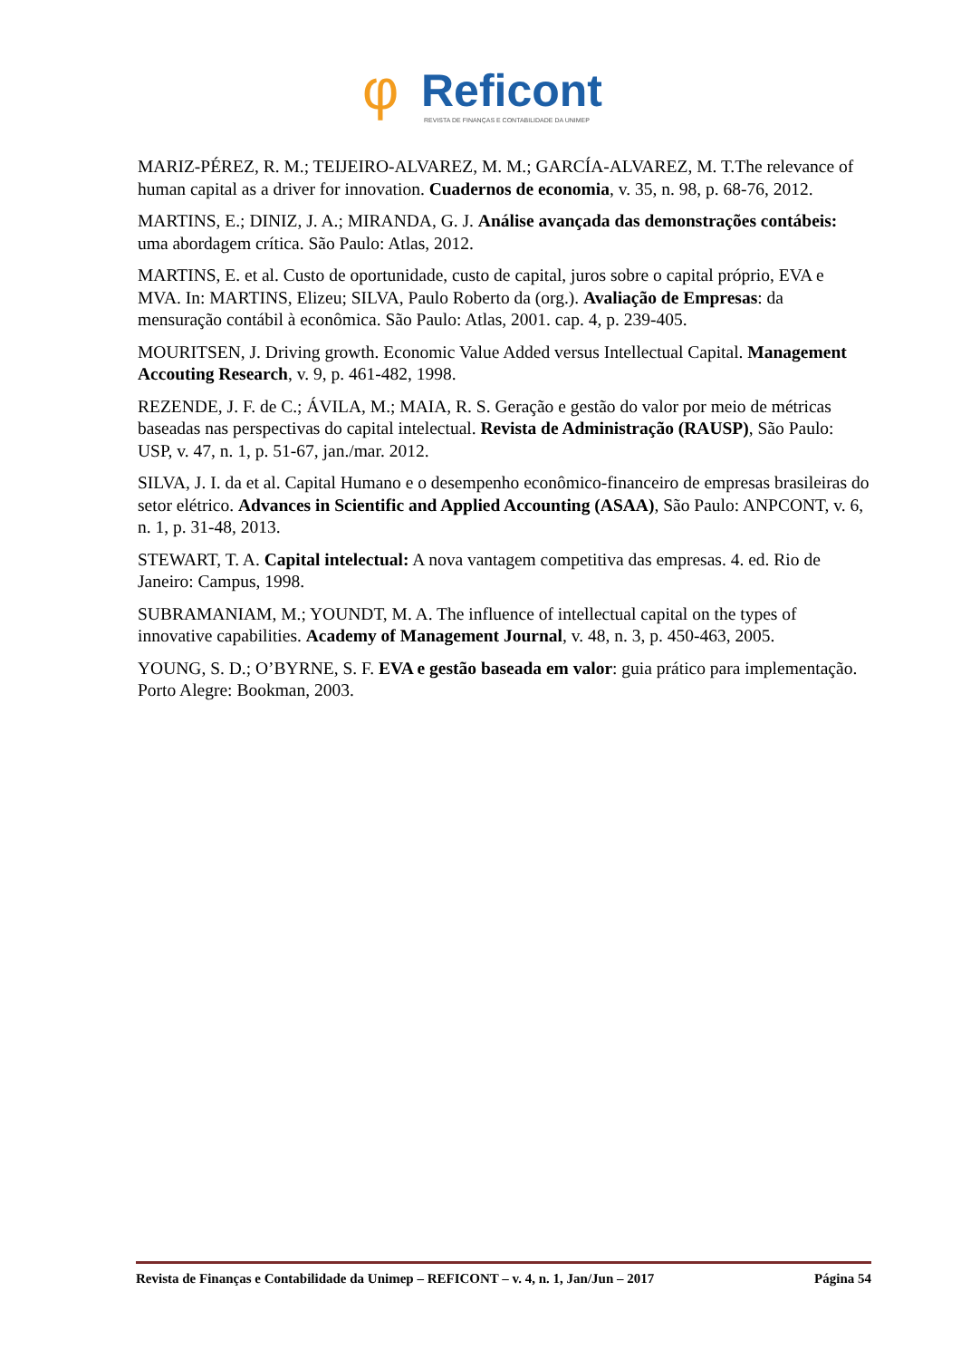φ
Reficont
REVISTA DE FINANÇAS E CONTABILIDADE DA UNIMEP
MARIZ-PÉREZ, R. M.; TEIJEIRO-ALVAREZ, M. M.; GARCÍA-ALVAREZ, M. T.The relevance of human capital as a driver for innovation. Cuadernos de economia, v. 35, n. 98, p. 68-76, 2012.
MARTINS, E.; DINIZ, J. A.; MIRANDA, G. J. Análise avançada das demonstrações contábeis: uma abordagem crítica. São Paulo: Atlas, 2012.
MARTINS, E. et al. Custo de oportunidade, custo de capital, juros sobre o capital próprio, EVA e MVA. In: MARTINS, Elizeu; SILVA, Paulo Roberto da (org.). Avaliação de Empresas: da mensuração contábil à econômica. São Paulo: Atlas, 2001. cap. 4, p. 239-405.
MOURITSEN, J. Driving growth. Economic Value Added versus Intellectual Capital. Management Accouting Research, v. 9, p. 461-482, 1998.
REZENDE, J. F. de C.; ÁVILA, M.; MAIA, R. S. Geração e gestão do valor por meio de métricas baseadas nas perspectivas do capital intelectual. Revista de Administração (RAUSP), São Paulo: USP, v. 47, n. 1, p. 51-67, jan./mar. 2012.
SILVA, J. I. da et al. Capital Humano e o desempenho econômico-financeiro de empresas brasileiras do setor elétrico. Advances in Scientific and Applied Accounting (ASAA), São Paulo: ANPCONT, v. 6, n. 1, p. 31-48, 2013.
STEWART, T. A. Capital intelectual: A nova vantagem competitiva das empresas. 4. ed. Rio de Janeiro: Campus, 1998.
SUBRAMANIAM, M.; YOUNDT, M. A. The influence of intellectual capital on the types of innovative capabilities. Academy of Management Journal, v. 48, n. 3, p. 450-463, 2005.
YOUNG, S. D.; O’BYRNE, S. F. EVA e gestão baseada em valor: guia prático para implementação. Porto Alegre: Bookman, 2003.
Revista de Finanças e Contabilidade da Unimep – REFICONT – v. 4, n. 1, Jan/Jun – 2017 Página 54